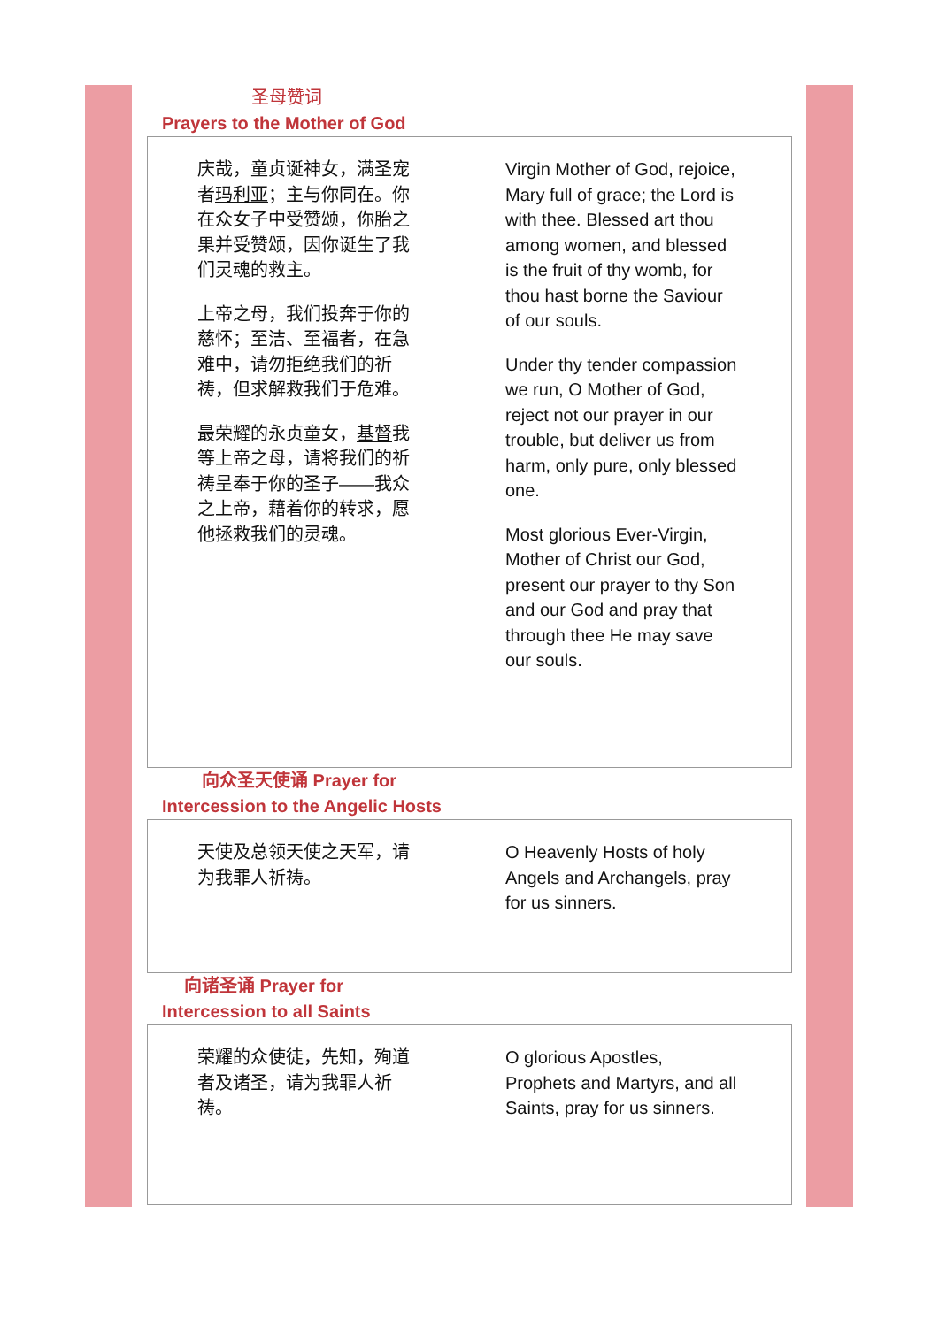圣母赞词
Prayers to the Mother of God
庆哉，童贞诞神女，满圣宠者玛利亚；主与你同在。你在众女子中受赞颂，你胎之果并受赞颂，因你诞生了我们灵魂的救主。
上帝之母，我们投奔于你的慈怀；至洁、至福者，在急难中，请勿拒绝我们的祈祷，但求解救我们于危难。
最荣耀的永贞童女，基督我等上帝之母，请将我们的祈祷呈奉于你的圣子——我众之上帝，藉着你的转求，愿他拯救我们的灵魂。
Virgin Mother of God, rejoice, Mary full of grace; the Lord is with thee. Blessed art thou among women, and blessed is the fruit of thy womb, for thou hast borne the Saviour of our souls.
Under thy tender compassion we run, O Mother of God, reject not our prayer in our trouble, but deliver us from harm, only pure, only blessed one.
Most glorious Ever-Virgin, Mother of Christ our God, present our prayer to thy Son and our God and pray that through thee He may save our souls.
向众圣天使诵 Prayer for
Intercession to the Angelic Hosts
天使及总领天使之天军，请为我罪人祈祷。
O Heavenly Hosts of holy Angels and Archangels, pray for us sinners.
向诸圣诵 Prayer for
Intercession to all Saints
荣耀的众使徒，先知，殉道者及诸圣，请为我罪人祈祷。
O glorious Apostles, Prophets and Martyrs, and all Saints, pray for us sinners.